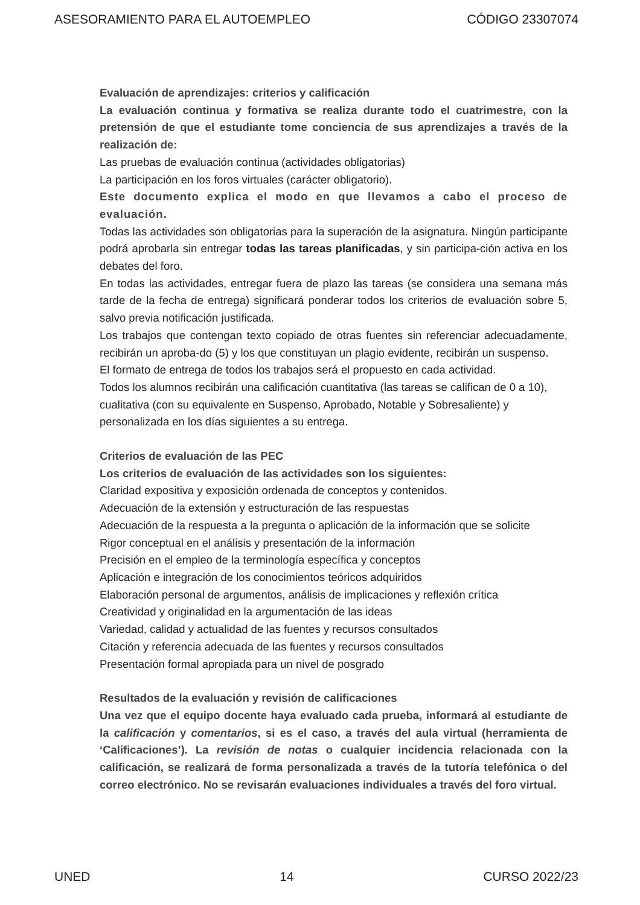ASESORAMIENTO PARA EL AUTOEMPLEO CÓDIGO 23307074
Evaluación de aprendizajes: criterios y calificación
La evaluación continua y formativa se realiza durante todo el cuatrimestre, con la pretensión de que el estudiante tome conciencia de sus aprendizajes a través de la realización de:
Las pruebas de evaluación continua (actividades obligatorias)
La participación en los foros virtuales (carácter obligatorio).
Este documento explica el modo en que llevamos a cabo el proceso de evaluación.
Todas las actividades son obligatorias para la superación de la asignatura. Ningún participante podrá aprobarla sin entregar todas las tareas planificadas, y sin participa-ción activa en los debates del foro.
En todas las actividades, entregar fuera de plazo las tareas (se considera una semana más tarde de la fecha de entrega) significará ponderar todos los criterios de evaluación sobre 5, salvo previa notificación justificada.
Los trabajos que contengan texto copiado de otras fuentes sin referenciar adecuadamente, recibirán un aproba-do (5) y los que constituyan un plagio evidente, recibirán un suspenso.
El formato de entrega de todos los trabajos será el propuesto en cada actividad.
Todos los alumnos recibirán una calificación cuantitativa (las tareas se califican de 0 a 10), cualitativa (con su equivalente en Suspenso, Aprobado, Notable y Sobresaliente) y personalizada en los días siguientes a su entrega.
Criterios de evaluación de las PEC
Los criterios de evaluación de las actividades son los siguientes:
Claridad expositiva y exposición ordenada de conceptos y contenidos.
Adecuación de la extensión y estructuración de las respuestas
Adecuación de la respuesta a la pregunta o aplicación de la información que se solicite
Rigor conceptual en el análisis y presentación de la información
Precisión en el empleo de la terminología específica y conceptos
Aplicación e integración de los conocimientos teóricos adquiridos
Elaboración personal de argumentos, análisis de implicaciones y reflexión crítica
Creatividad y originalidad en la argumentación de las ideas
Variedad, calidad y actualidad de las fuentes y recursos consultados
Citación y referencia adecuada de las fuentes y recursos consultados
Presentación formal apropiada para un nivel de posgrado
Resultados de la evaluación y revisión de calificaciones
Una vez que el equipo docente haya evaluado cada prueba, informará al estudiante de la calificación y comentarios, si es el caso, a través del aula virtual (herramienta de ‘Calificaciones’). La revisión de notas o cualquier incidencia relacionada con la calificación, se realizará de forma personalizada a través de la tutoría telefónica o del correo electrónico. No se revisarán evaluaciones individuales a través del foro virtual.
UNED 14 CURSO 2022/23